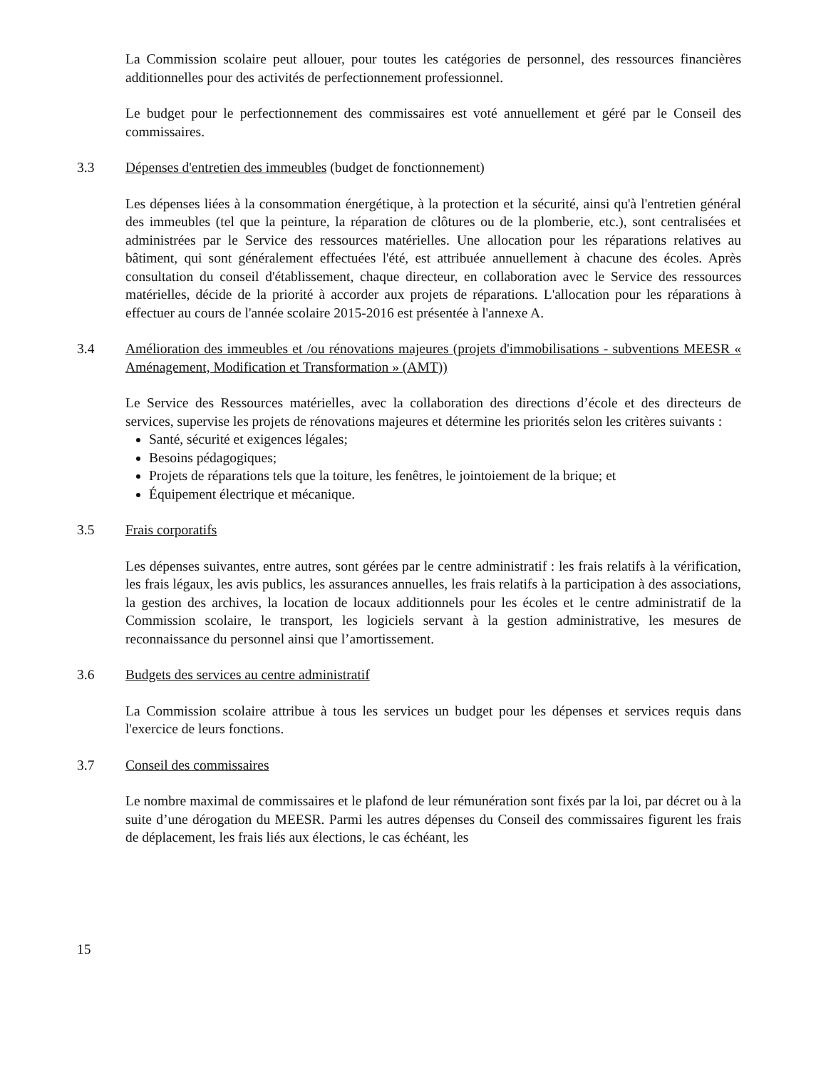La Commission scolaire peut allouer, pour toutes les catégories de personnel, des ressources financières additionnelles pour des activités de perfectionnement professionnel.
Le budget pour le perfectionnement des commissaires est voté annuellement et géré par le Conseil des commissaires.
3.3 Dépenses d'entretien des immeubles (budget de fonctionnement)
Les dépenses liées à la consommation énergétique, à la protection et la sécurité, ainsi qu'à l'entretien général des immeubles (tel que la peinture, la réparation de clôtures ou de la plomberie, etc.), sont centralisées et administrées par le Service des ressources matérielles. Une allocation pour les réparations relatives au bâtiment, qui sont généralement effectuées l'été, est attribuée annuellement à chacune des écoles. Après consultation du conseil d'établissement, chaque directeur, en collaboration avec le Service des ressources matérielles, décide de la priorité à accorder aux projets de réparations. L'allocation pour les réparations à effectuer au cours de l'année scolaire 2015-2016 est présentée à l'annexe A.
3.4 Amélioration des immeubles et /ou rénovations majeures (projets d'immobilisations - subventions MEESR « Aménagement, Modification et Transformation » (AMT))
Le Service des Ressources matérielles, avec la collaboration des directions d’école et des directeurs de services, supervise les projets de rénovations majeures et détermine les priorités selon les critères suivants :
Santé, sécurité et exigences légales;
Besoins pédagogiques;
Projets de réparations tels que la toiture, les fenêtres, le jointoiement de la brique; et
Équipement électrique et mécanique.
3.5 Frais corporatifs
Les dépenses suivantes, entre autres, sont gérées par le centre administratif : les frais relatifs à la vérification, les frais légaux, les avis publics, les assurances annuelles, les frais relatifs à la participation à des associations, la gestion des archives, la location de locaux additionnels pour les écoles et le centre administratif de la Commission scolaire, le transport, les logiciels servant à la gestion administrative, les mesures de reconnaissance du personnel ainsi que l’amortissement.
3.6 Budgets des services au centre administratif
La Commission scolaire attribue à tous les services un budget pour les dépenses et services requis dans l'exercice de leurs fonctions.
3.7 Conseil des commissaires
Le nombre maximal de commissaires et le plafond de leur rémunération sont fixés par la loi, par décret ou à la suite d’une dérogation du MEESR. Parmi les autres dépenses du Conseil des commissaires figurent les frais de déplacement, les frais liés aux élections, le cas échéant, les
15